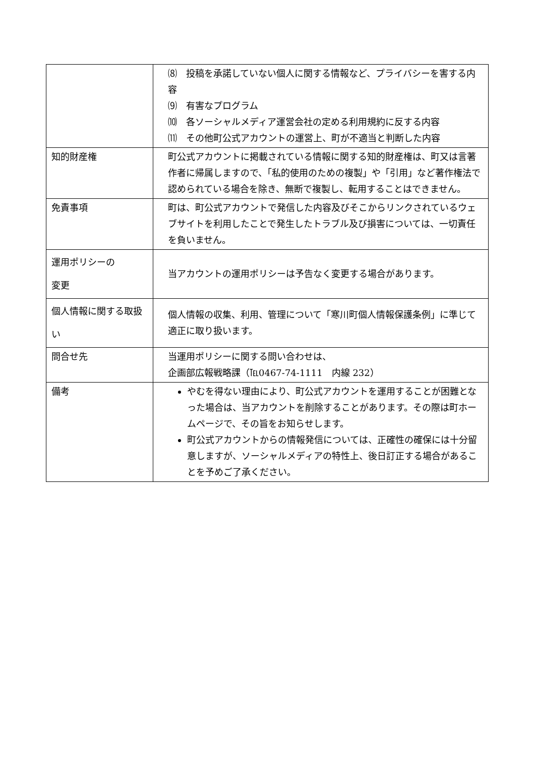| | ⑻ 投稿を承諾していない個人に関する情報など、プライバシーを害する内容 ⑼ 有害なプログラム ⑽ 各ソーシャルメディア運営会社の定める利用規約に反する内容 ⑾ その他町公式アカウントの運営上、町が不適当と判断した内容 |
| 知的財産権 | 町公式アカウントに掲載されている情報に関する知的財産権は、町又は言著作者に帰属しますので、「私的使用のための複製」や「引用」など著作権法で認められている場合を除き、無断で複製し、転用することはできません。 |
| 免責事項 | 町は、町公式アカウントで発信した内容及びそこからリンクされているウェブサイトを利用したことで発生したトラブル及び損害については、一切責任を負いません。 |
| 運用ポリシーの 変更 | 当アカウントの運用ポリシーは予告なく変更する場合があります。 |
| 個人情報に関する取扱い | 個人情報の収集、利用、管理について「寒川町個人情報保護条例」に準じて適正に取り扱います。 |
| 問合せ先 | 当運用ポリシーに関する問い合わせは、 企画部広報戦略課（℡0467-74-1111 内線 232） |
| 備考 | やむを得ない理由により、町公式アカウントを運用することが困難となった場合は、当アカウントを削除することがあります。その際は町ホームページで、その旨をお知らせします。 町公式アカウントからの情報発信については、正確性の確保には十分留意しますが、ソーシャルメディアの特性上、後日訂正する場合があることを予めご了承ください。 |